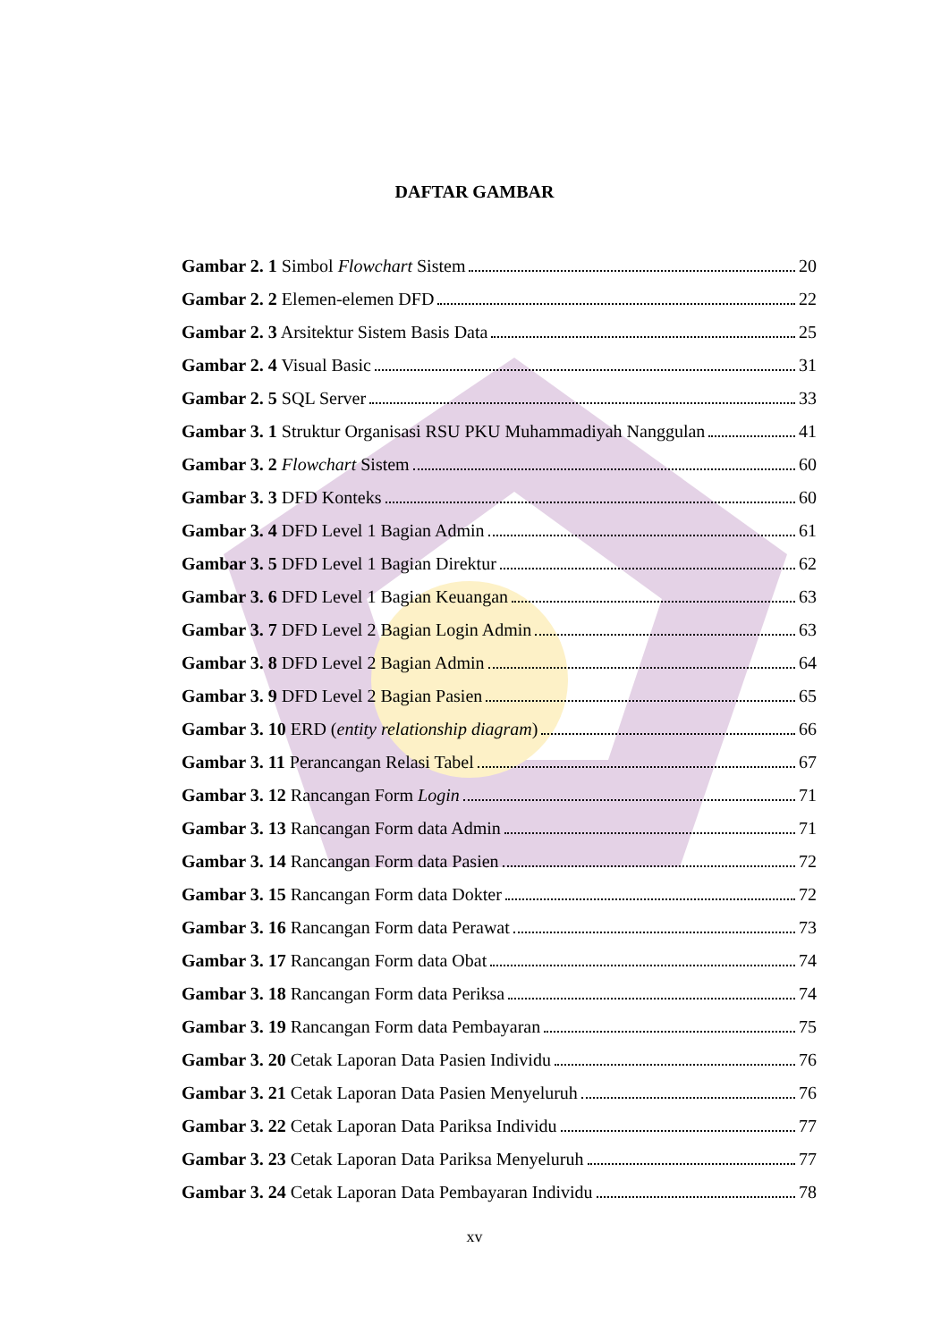DAFTAR GAMBAR
Gambar 2. 1 Simbol Flowchart Sistem 20
Gambar 2. 2 Elemen-elemen DFD 22
Gambar 2. 3 Arsitektur Sistem Basis Data 25
Gambar 2. 4 Visual Basic 31
Gambar 2. 5 SQL Server 33
Gambar 3. 1 Struktur Organisasi RSU PKU Muhammadiyah Nanggulan 41
Gambar 3. 2 Flowchart Sistem 60
Gambar 3. 3 DFD Konteks 60
Gambar 3. 4 DFD Level 1 Bagian Admin 61
Gambar 3. 5 DFD Level 1 Bagian Direktur 62
Gambar 3. 6 DFD Level 1 Bagian Keuangan 63
Gambar 3. 7 DFD Level 2 Bagian Login Admin 63
Gambar 3. 8 DFD Level 2 Bagian Admin 64
Gambar 3. 9 DFD Level 2 Bagian Pasien 65
Gambar 3. 10 ERD (entity relationship diagram) 66
Gambar 3. 11 Perancangan Relasi Tabel 67
Gambar 3. 12 Rancangan Form Login 71
Gambar 3. 13 Rancangan Form data Admin 71
Gambar 3. 14 Rancangan Form data Pasien 72
Gambar 3. 15 Rancangan Form data Dokter 72
Gambar 3. 16 Rancangan Form data Perawat 73
Gambar 3. 17 Rancangan Form data Obat 74
Gambar 3. 18 Rancangan Form data Periksa 74
Gambar 3. 19 Rancangan Form data Pembayaran 75
Gambar 3. 20 Cetak Laporan Data Pasien Individu 76
Gambar 3. 21 Cetak Laporan Data Pasien Menyeluruh 76
Gambar 3. 22 Cetak Laporan Data Pariksa Individu 77
Gambar 3. 23 Cetak Laporan Data Pariksa Menyeluruh 77
Gambar 3. 24 Cetak Laporan Data Pembayaran Individu 78
xv